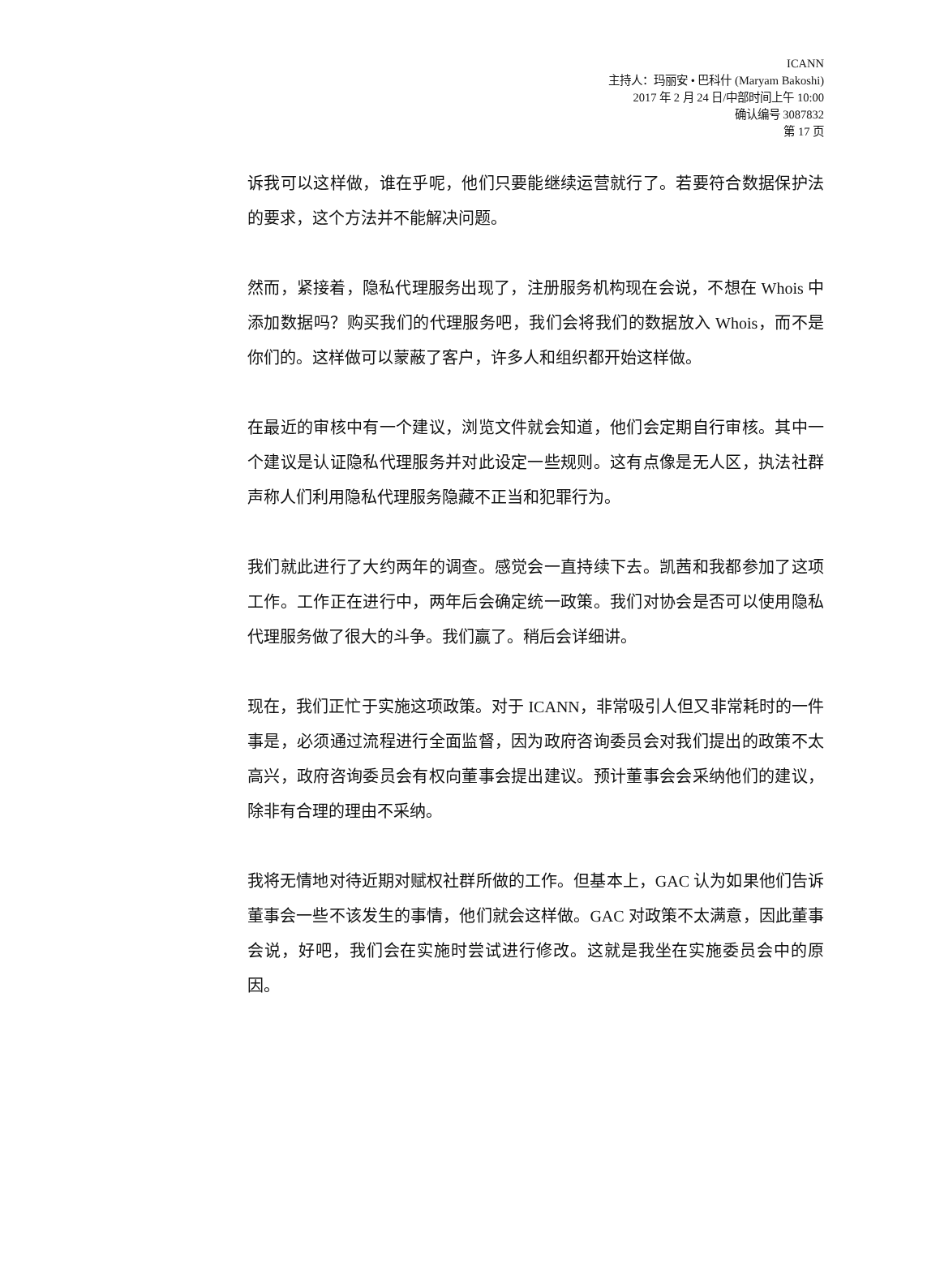ICANN
主持人：玛丽安 • 巴科什 (Maryam Bakoshi)
2017 年 2 月 24 日/中部时间上午 10:00
确认编号 3087832
第 17 页
诉我可以这样做，谁在乎呢，他们只要能继续运营就行了。若要符合数据保护法的要求，这个方法并不能解决问题。
然而，紧接着，隐私代理服务出现了，注册服务机构现在会说，不想在 Whois 中添加数据吗？购买我们的代理服务吧，我们会将我们的数据放入 Whois，而不是你们的。这样做可以蒙蔽了客户，许多人和组织都开始这样做。
在最近的审核中有一个建议，浏览文件就会知道，他们会定期自行审核。其中一个建议是认证隐私代理服务并对此设定一些规则。这有点像是无人区，执法社群声称人们利用隐私代理服务隐藏不正当和犯罪行为。
我们就此进行了大约两年的调查。感觉会一直持续下去。凯茜和我都参加了这项工作。工作正在进行中，两年后会确定统一政策。我们对协会是否可以使用隐私代理服务做了很大的斗争。我们赢了。稍后会详细讲。
现在，我们正忙于实施这项政策。对于 ICANN，非常吸引人但又非常耗时的一件事是，必须通过流程进行全面监督，因为政府咨询委员会对我们提出的政策不太高兴，政府咨询委员会有权向董事会提出建议。预计董事会会采纳他们的建议，除非有合理的理由不采纳。
我将无情地对待近期对赋权社群所做的工作。但基本上，GAC 认为如果他们告诉董事会一些不该发生的事情，他们就会这样做。GAC 对政策不太满意，因此董事会说，好吧，我们会在实施时尝试进行修改。这就是我坐在实施委员会中的原因。